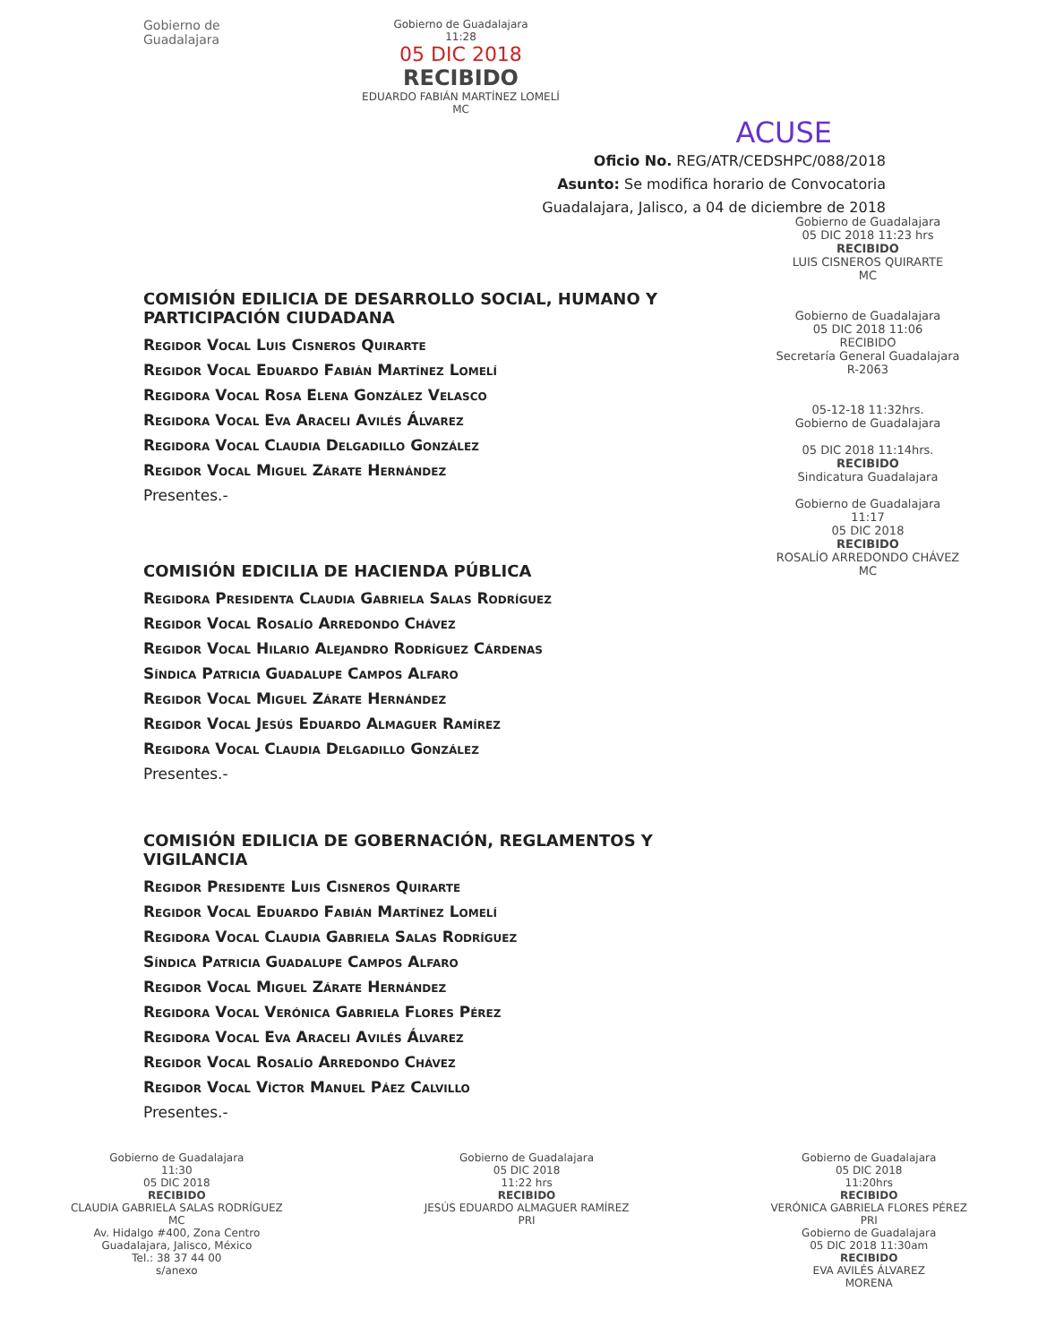Gobierno de Guadalajara
Gobierno de Guadalajara
11:28
05 DIC 2018
RECIBIDO
EDUARDO FABIÁN MARTÍNEZ LOMELÍ
MC
ACUSE
Oficio No. REG/ATR/CEDSHPC/088/2018
Asunto: Se modifica horario de Convocatoria
Guadalajara, Jalisco, a 04 de diciembre de 2018
Gobierno de Guadalajara
05 DIC 2018 11:23 hrs
RECIBIDO
LUIS CISNEROS QUIRARTE
MC
Gobierno de Guadalajara
05 DIC 2018 11:06
RECIBIDO
Secretaría General Guadalajara
R-2063
05-12-18 11:32hrs.
Gobierno de Guadalajara
05 DIC 2018 11:14hrs.
RECIBIDO
Sindicatura Guadalajara
Gobierno de Guadalajara
11:17
05 DIC 2018
RECIBIDO
ROSALÍO ARREDONDO CHÁVEZ
MC
COMISIÓN EDILICIA DE DESARROLLO SOCIAL, HUMANO Y PARTICIPACIÓN CIUDADANA
Regidor Vocal Luis Cisneros Quirarte
Regidor Vocal Eduardo Fabián Martínez Lomelí
Regidora Vocal Rosa Elena González Velasco
Regidora Vocal Eva Araceli Avilés Álvarez
Regidora Vocal Claudia Delgadillo González
Regidor Vocal Miguel Zárate Hernández
Presentes.-
COMISIÓN EDICILIA DE HACIENDA PÚBLICA
Regidora Presidenta Claudia Gabriela Salas Rodríguez
Regidor Vocal Rosalío Arredondo Chávez
Regidor Vocal Hilario Alejandro Rodríguez Cárdenas
Síndica Patricia Guadalupe Campos Alfaro
Regidor Vocal Miguel Zárate Hernández
Regidor Vocal Jesús Eduardo Almaguer Ramírez
Regidora Vocal Claudia Delgadillo González
Presentes.-
COMISIÓN EDILICIA DE GOBERNACIÓN, REGLAMENTOS Y VIGILANCIA
Regidor Presidente Luis Cisneros Quirarte
Regidor Vocal Eduardo Fabián Martínez Lomelí
Regidora Vocal Claudia Gabriela Salas Rodríguez
Síndica Patricia Guadalupe Campos Alfaro
Regidor Vocal Miguel Zárate Hernández
Regidora Vocal Verónica Gabriela Flores Pérez
Regidora Vocal Eva Araceli Avilés Álvarez
Regidor Vocal Rosalío Arredondo Chávez
Regidor Vocal Víctor Manuel Páez Calvillo
Presentes.-
Gobierno de Guadalajara
11:30
05 DIC 2018
RECIBIDO
CLAUDIA GABRIELA SALAS RODRÍGUEZ
MC
Av. Hidalgo #400, Zona Centro
Guadalajara, Jalisco, México
Tel.: 38 37 44 00
s/anexo
Gobierno de Guadalajara
05 DIC 2018
11:22 hrs
RECIBIDO
JESÚS EDUARDO ALMAGUER RAMÍREZ
PRI
Gobierno de Guadalajara
05 DIC 2018
11:20hrs
RECIBIDO
VERÓNICA GABRIELA FLORES PÉREZ
PRI
Gobierno de Guadalajara
05 DIC 2018 11:30am
RECIBIDO
EVA AVILÉS ÁLVAREZ
MORENA